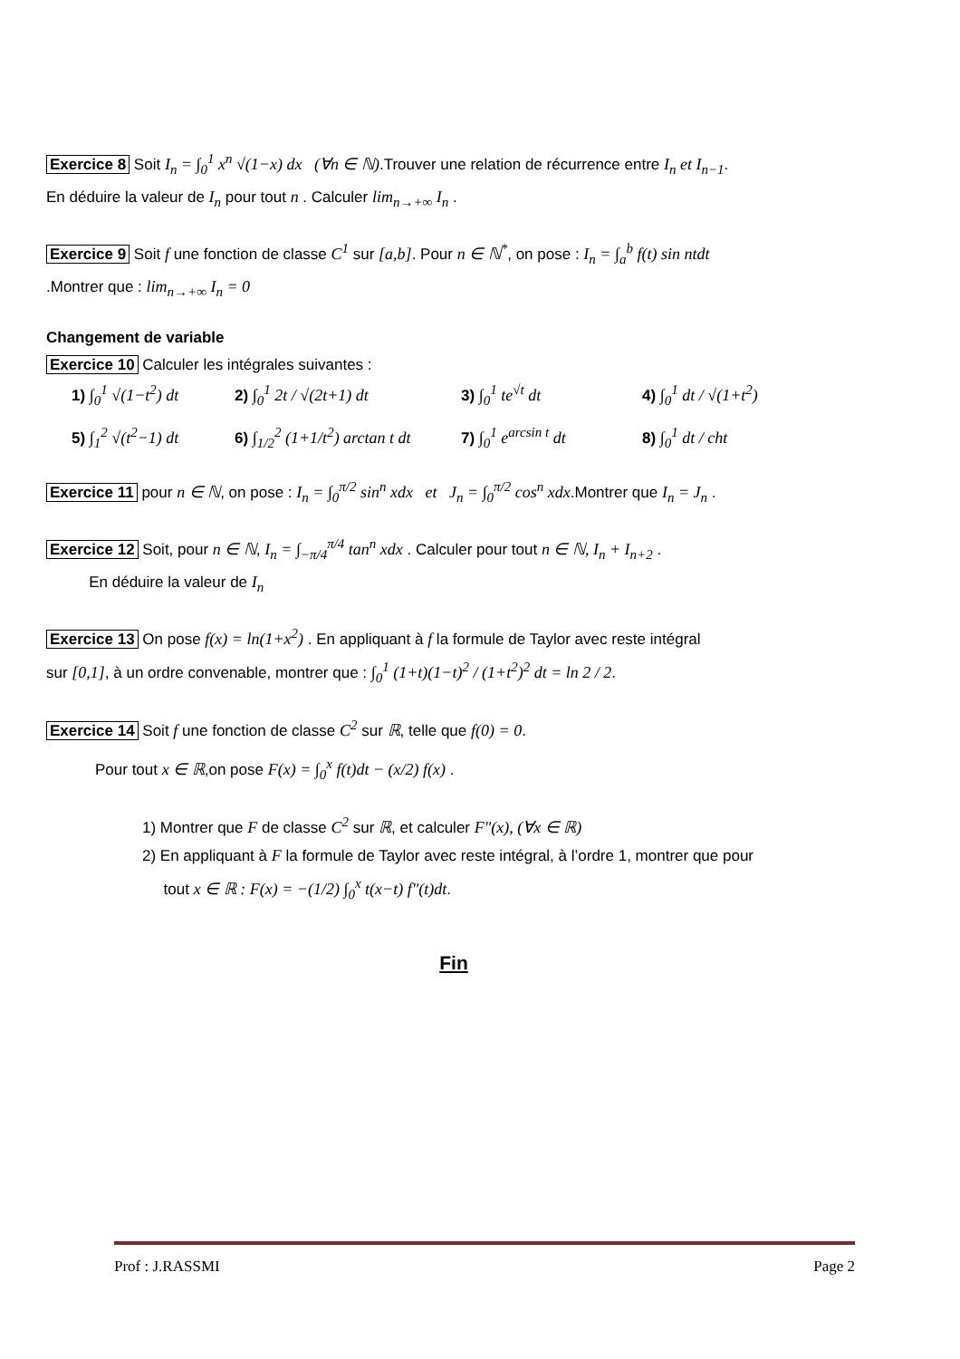Exercice 8 Soit I<sub>n</sub> = ∫<sub>0</sub><sup>1</sup> x<sup>n</sup> √(1−x) dx (∀n ∈ ℕ).Trouver une relation de récurrence entre I<sub>n</sub> et I<sub>n−1</sub>.
En déduire la valeur de I<sub>n</sub> pour tout n . Calculer lim<sub>n→+∞</sub> I<sub>n</sub> .
Exercice 9 Soit f une fonction de classe C<sup>1</sup> sur [a,b]. Pour n ∈ ℕ<sup>*</sup>, on pose : I<sub>n</sub> = ∫<sub>a</sub><sup>b</sup> f(t) sin ntdt
.Montrer que : lim<sub>n→+∞</sub> I<sub>n</sub> = 0
Changement de variable
Exercice 10 Calculer les intégrales suivantes :
1) ∫<sub>0</sub><sup>1</sup> √(1−t<sup>2</sup>) dt
2) ∫<sub>0</sub><sup>1</sup> 2t / √(2t+1) dt
3) ∫<sub>0</sub><sup>1</sup> te<sup>√t</sup> dt
4) ∫<sub>0</sub><sup>1</sup> dt / √(1+t<sup>2</sup>)
5) ∫<sub>1</sub><sup>2</sup> √(t<sup>2</sup>−1) dt
6) ∫<sub>1/2</sub><sup>2</sup> (1+1/t<sup>2</sup>) arctan t dt
7) ∫<sub>0</sub><sup>1</sup> e<sup>arcsin t</sup> dt
8) ∫<sub>0</sub><sup>1</sup> dt / cht
Exercice 11 pour n ∈ ℕ, on pose : I<sub>n</sub> = ∫<sub>0</sub><sup>π/2</sup> sin<sup>n</sup> xdx et J<sub>n</sub> = ∫<sub>0</sub><sup>π/2</sup> cos<sup>n</sup> xdx.Montrer que I<sub>n</sub> = J<sub>n</sub> .
Exercice 12 Soit, pour n ∈ ℕ, I<sub>n</sub> = ∫<sub>−π/4</sub><sup>π/4</sup> tan<sup>n</sup> xdx . Calculer pour tout n ∈ ℕ, I<sub>n</sub> + I<sub>n+2</sub> .
En déduire la valeur de I<sub>n</sub>
Exercice 13 On pose f(x) = ln(1+x<sup>2</sup>) . En appliquant à f la formule de Taylor avec reste intégral
sur [0,1], à un ordre convenable, montrer que : ∫<sub>0</sub><sup>1</sup> (1+t)(1−t)<sup>2</sup> / (1+t<sup>2</sup>)<sup>2</sup> dt = ln 2 / 2.
Exercice 14 Soit f une fonction de classe C<sup>2</sup> sur ℝ, telle que f(0) = 0.
Pour tout x ∈ ℝ,on pose F(x) = ∫<sub>0</sub><sup>x</sup> f(t)dt − (x/2) f(x) .
1) Montrer que F de classe C<sup>2</sup> sur ℝ, et calculer F"(x), (∀x ∈ ℝ)
2) En appliquant à F la formule de Taylor avec reste intégral, à l’ordre 1, montrer que pour
tout x ∈ ℝ : F(x) = −(1/2) ∫<sub>0</sub><sup>x</sup> t(x−t) f"(t)dt.
Fin
Prof : J.RASSMI Page 2